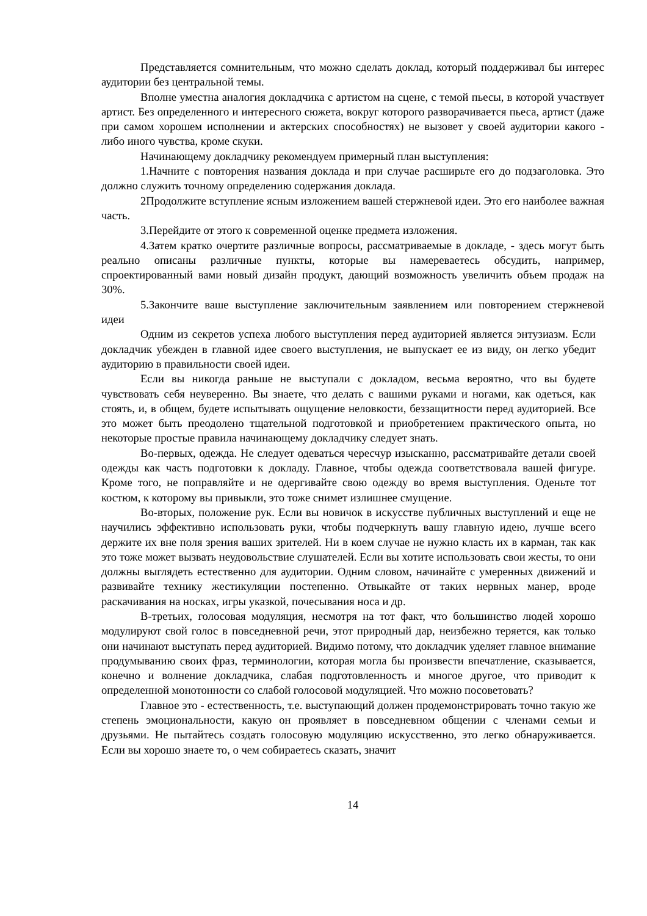Представляется сомнительным, что можно сделать доклад, который поддерживал бы интерес аудитории без центральной темы.
Вполне уместна аналогия докладчика с артистом на сцене, с темой пьесы, в которой участвует артист. Без определенного и интересного сюжета, вокруг которого разворачивается пьеса, артист (даже при самом хорошем исполнении и актерских способностях) не вызовет у своей аудитории какого - либо иного чувства, кроме скуки.
Начинающему докладчику рекомендуем примерный план выступления:
1.Начните с повторения названия доклада и при случае расширьте его до подзаголовка. Это должно служить точному определению содержания доклада.
2Продолжите вступление ясным изложением вашей стержневой идеи. Это его наиболее важная часть.
3.Перейдите от этого к современной оценке предмета изложения.
4.Затем кратко очертите различные вопросы, рассматриваемые в докладе, - здесь могут быть реально описаны различные пункты, которые вы намереваетесь обсудить, например, спроектированный вами новый дизайн продукт, дающий возможность увеличить объем продаж на 30%.
5.Закончите ваше выступление заключительным заявлением или повторением стержневой идеи
Одним из секретов успеха любого выступления перед аудиторией является энтузиазм. Если докладчик убежден в главной идее своего выступления, не выпускает ее из виду, он легко убедит аудиторию в правильности своей идеи.
Если вы никогда раньше не выступали с докладом, весьма вероятно, что вы будете чувствовать себя неуверенно. Вы знаете, что делать с вашими руками и ногами, как одеться, как стоять, и, в общем, будете испытывать ощущение неловкости, беззащитности перед аудиторией. Все это может быть преодолено тщательной подготовкой и приобретением практического опыта, но некоторые простые правила начинающему докладчику следует знать.
Во-первых, одежда. Не следует одеваться чересчур изысканно, рассматривайте детали своей одежды как часть подготовки к докладу. Главное, чтобы одежда соответствовала вашей фигуре. Кроме того, не поправляйте и не одергивайте свою одежду во время выступления. Оденьте тот костюм, к которому вы привыкли, это тоже снимет излишнее смущение.
Во-вторых, положение рук. Если вы новичок в искусстве публичных выступлений и еще не научились эффективно использовать руки, чтобы подчеркнуть вашу главную идею, лучше всего держите их вне поля зрения ваших зрителей. Ни в коем случае не нужно класть их в карман, так как это тоже может вызвать неудовольствие слушателей. Если вы хотите использовать свои жесты, то они должны выглядеть естественно для аудитории. Одним словом, начинайте с умеренных движений и развивайте технику жестикуляции постепенно. Отвыкайте от таких нервных манер, вроде раскачивания на носках, игры указкой, почесывания носа и др.
В-третьих, голосовая модуляция, несмотря на тот факт, что большинство людей хорошо модулируют свой голос в повседневной речи, этот природный дар, неизбежно теряется, как только они начинают выступать перед аудиторией. Видимо потому, что докладчик уделяет главное внимание продумыванию своих фраз, терминологии, которая могла бы произвести впечатление, сказывается, конечно и волнение докладчика, слабая подготовленность и многое другое, что приводит к определенной монотонности со слабой голосовой модуляцией. Что можно посоветовать?
Главное это - естественность, т.е. выступающий должен продемонстрировать точно такую же степень эмоциональности, какую он проявляет в повседневном общении с членами семьи и друзьями. Не пытайтесь создать голосовую модуляцию искусственно, это легко обнаруживается. Если вы хорошо знаете то, о чем собираетесь сказать, значит
14